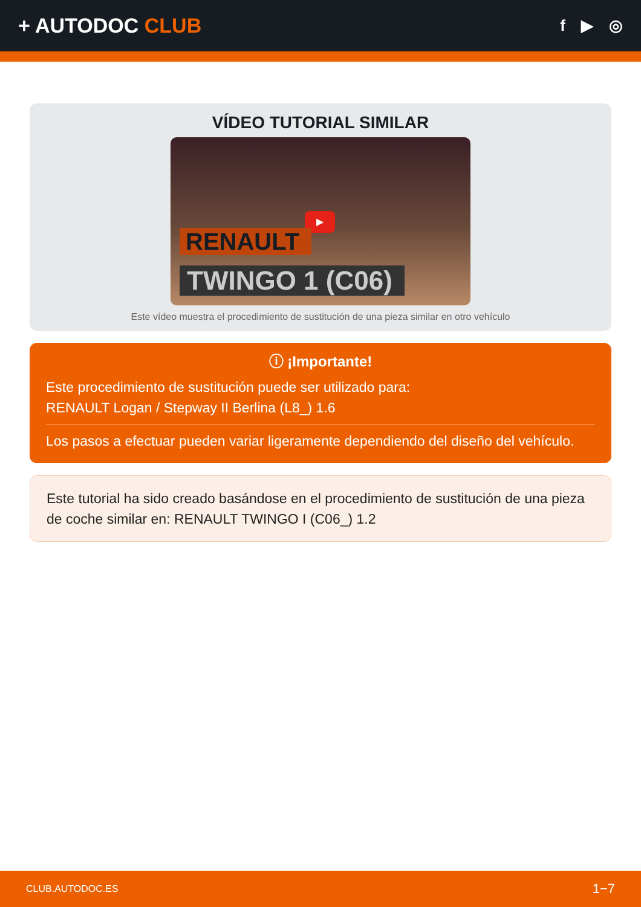+ AUTODOC CLUB
f ▶ ◎
VÍDEO TUTORIAL SIMILAR
▶
RENAULT
TWINGO 1 (C06)
Este vídeo muestra el procedimiento de sustitución de una pieza similar en otro vehículo
ⓘ ¡Importante!
Este procedimiento de sustitución puede ser utilizado para:
RENAULT Logan / Stepway II Berlina (L8_) 1.6
Los pasos a efectuar pueden variar ligeramente dependiendo del diseño del vehículo.
Este tutorial ha sido creado basándose en el procedimiento de sustitución de una pieza de coche similar en: RENAULT TWINGO I (C06_) 1.2
CLUB.AUTODOC.ES 1−7